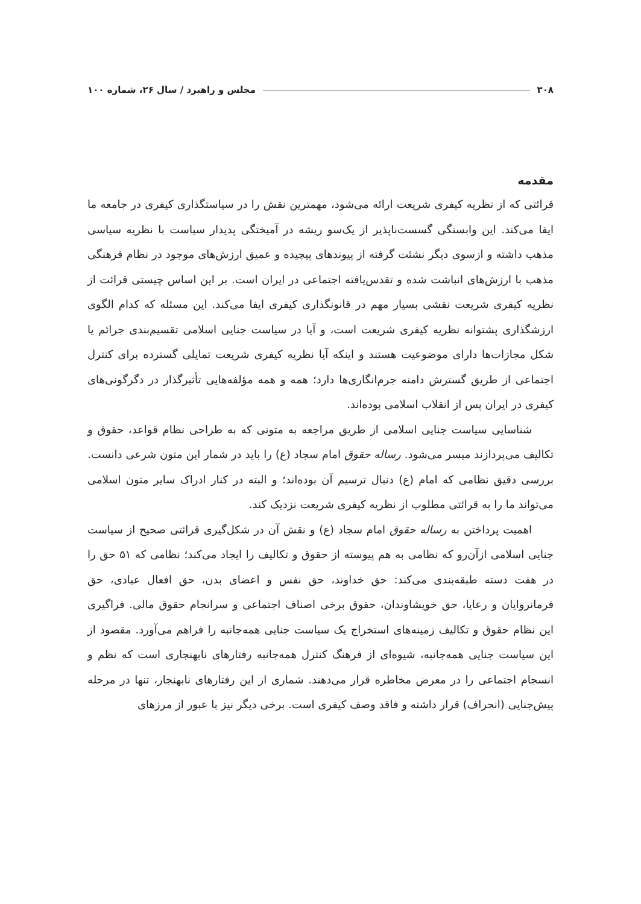۳۰۸ مجلس و راهبرد / سال ۲۶، شماره ۱۰۰
مقدمه
قرائتی که از نظریه کیفری شریعت ارائه می‌شود، مهمترین نقش را در سیاستگذاری کیفری در جامعه ما ایفا می‌کند. این وابستگی گسست‌ناپذیر از یک‌سو ریشه در آمیختگی پدیدار سیاست با نظریه سیاسی مذهب داشته و ازسوی دیگر نشئت گرفته از پیوندهای پیچیده و عمیق ارزش‌های موجود در نظام فرهنگی مذهب با ارزش‌های انباشت شده و تقدس‌یافته اجتماعی در ایران است. بر این اساس چیستی قرائت از نظریه کیفری شریعت نقشی بسیار مهم در قانونگذاری کیفری ایفا می‌کند. این مسئله که کدام الگوی ارزشگذاری پشتوانه نظریه کیفری شریعت است، و آیا در سیاست جنایی اسلامی تقسیم‌بندی جرائم یا شکل مجازات‌ها دارای موضوعیت هستند و اینکه آیا نظریه کیفری شریعت تمایلی گسترده برای کنترل اجتماعی از طریق گسترش دامنه جرم‌انگاری‌ها دارد؛ همه و همه مؤلفه‌هایی تأثیرگذار در دگرگونی‌های کیفری در ایران پس از انقلاب اسلامی بوده‌اند.
شناسایی سیاست جنایی اسلامی از طریق مراجعه به متونی که به طراحی نظام قواعد، حقوق و تکالیف می‌پردازند میسر می‌شود. رساله حقوق امام سجاد (ع) را باید در شمار این متون شرعی دانست. بررسی دقیق نظامی که امام (ع) دنبال ترسیم آن بوده‌اند؛ و البته در کنار ادراک سایر متون اسلامی می‌تواند ما را به قرائتی مطلوب از نظریه کیفری شریعت نزدیک کند.
اهمیت پرداختن به رساله حقوق امام سجاد (ع) و نقش آن در شکل‌گیری قرائتی صحیح از سیاست جنایی اسلامی ازآن‌رو که نظامی به هم پیوسته از حقوق و تکالیف را ایجاد می‌کند؛ نظامی که ۵۱ حق را در هفت دسته طبقه‌بندی می‌کند: حق خداوند، حق نفس و اعضای بدن، حق افعال عبادی، حق فرمانروایان و رعایا، حق خویشاوندان، حقوق برخی اصناف اجتماعی و سرانجام حقوق مالی. فراگیری این نظام حقوق و تکالیف زمینه‌های استخراج یک سیاست جنایی همه‌جانبه را فراهم می‌آورد. مقصود از این سیاست جنایی همه‌جانبه، شیوه‌ای از فرهنگ کنترل همه‌جانبه رفتارهای نابهنجاری است که نظم و انسجام اجتماعی را در معرض مخاطره قرار می‌دهند. شماری از این رفتارهای نابهنجار، تنها در مرحله پیش‌جنایی (انحراف) قرار داشته و فاقد وصف کیفری است. برخی دیگر نیز با عبور از مرزهای